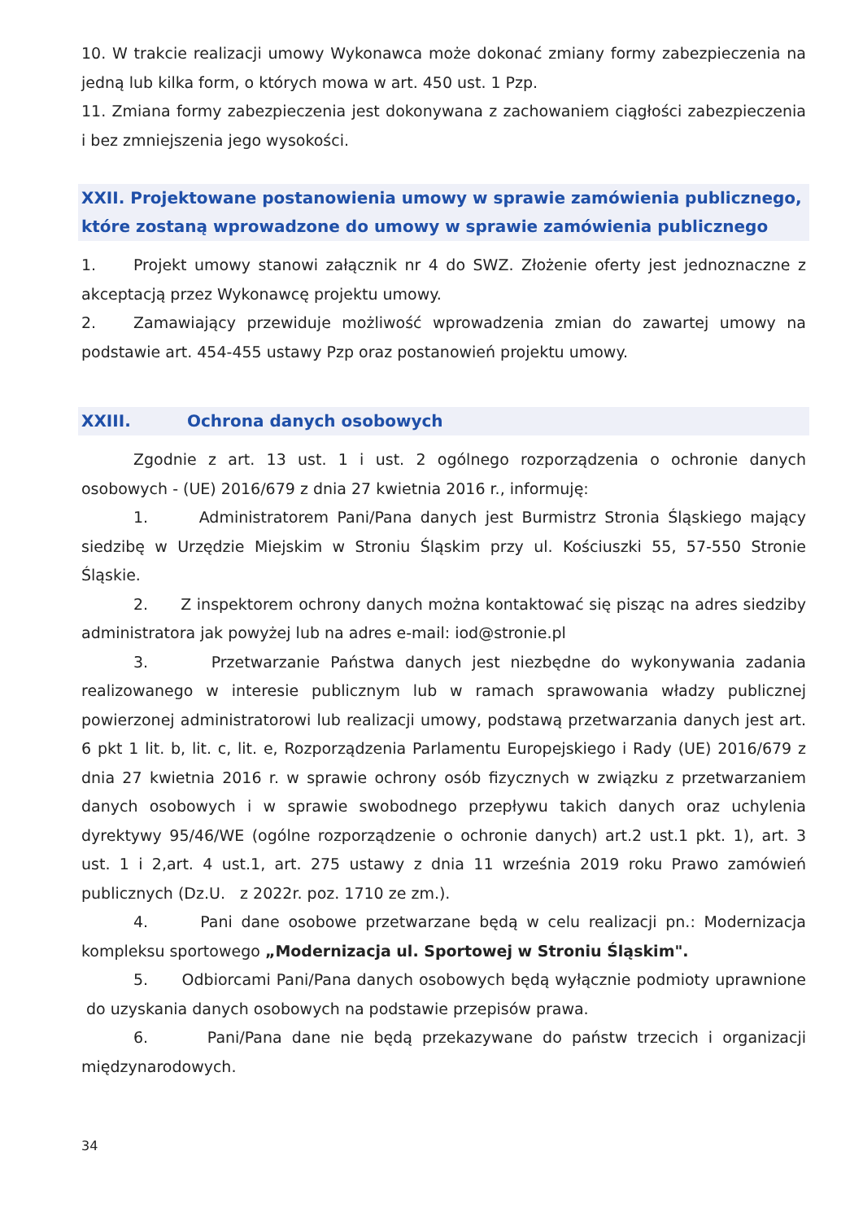10. W trakcie realizacji umowy Wykonawca może dokonać zmiany formy zabezpieczenia na jedną lub kilka form, o których mowa w art. 450 ust. 1 Pzp.
11. Zmiana formy zabezpieczenia jest dokonywana z zachowaniem ciągłości zabezpieczenia i bez zmniejszenia jego wysokości.
XXII. Projektowane postanowienia umowy w sprawie zamówienia publicznego, które zostaną wprowadzone do umowy w sprawie zamówienia publicznego
1. Projekt umowy stanowi załącznik nr 4 do SWZ. Złożenie oferty jest jednoznaczne z akceptacją przez Wykonawcę projektu umowy.
2. Zamawiający przewiduje możliwość wprowadzenia zmian do zawartej umowy na podstawie art. 454-455 ustawy Pzp oraz postanowień projektu umowy.
XXIII. Ochrona danych osobowych
Zgodnie z art. 13 ust. 1 i ust. 2 ogólnego rozporządzenia o ochronie danych osobowych - (UE) 2016/679 z dnia 27 kwietnia 2016 r., informuję:
1. Administratorem Pani/Pana danych jest Burmistrz Stronia Śląskiego mający siedzibę w Urzędzie Miejskim w Stroniu Śląskim przy ul. Kościuszki 55, 57-550 Stronie Śląskie.
2. Z inspektorem ochrony danych można kontaktować się pisząc na adres siedziby administratora jak powyżej lub na adres e-mail: iod@stronie.pl
3. Przetwarzanie Państwa danych jest niezbędne do wykonywania zadania realizowanego w interesie publicznym lub w ramach sprawowania władzy publicznej powierzonej administratorowi lub realizacji umowy, podstawą przetwarzania danych jest art. 6 pkt 1 lit. b, lit. c, lit. e, Rozporządzenia Parlamentu Europejskiego i Rady (UE) 2016/679 z dnia 27 kwietnia 2016 r. w sprawie ochrony osób fizycznych w związku z przetwarzaniem danych osobowych i w sprawie swobodnego przepływu takich danych oraz uchylenia dyrektywy 95/46/WE (ogólne rozporządzenie o ochronie danych) art.2 ust.1 pkt. 1), art. 3 ust. 1 i 2,art. 4 ust.1, art. 275 ustawy z dnia 11 września 2019 roku Prawo zamówień publicznych (Dz.U. z 2022r. poz. 1710 ze zm.).
4. Pani dane osobowe przetwarzane będą w celu realizacji pn.: Modernizacja kompleksu sportowego „Modernizacja ul. Sportowej w Stroniu Śląskim".
5. Odbiorcami Pani/Pana danych osobowych będą wyłącznie podmioty uprawnione do uzyskania danych osobowych na podstawie przepisów prawa.
6. Pani/Pana dane nie będą przekazywane do państw trzecich i organizacji międzynarodowych.
34